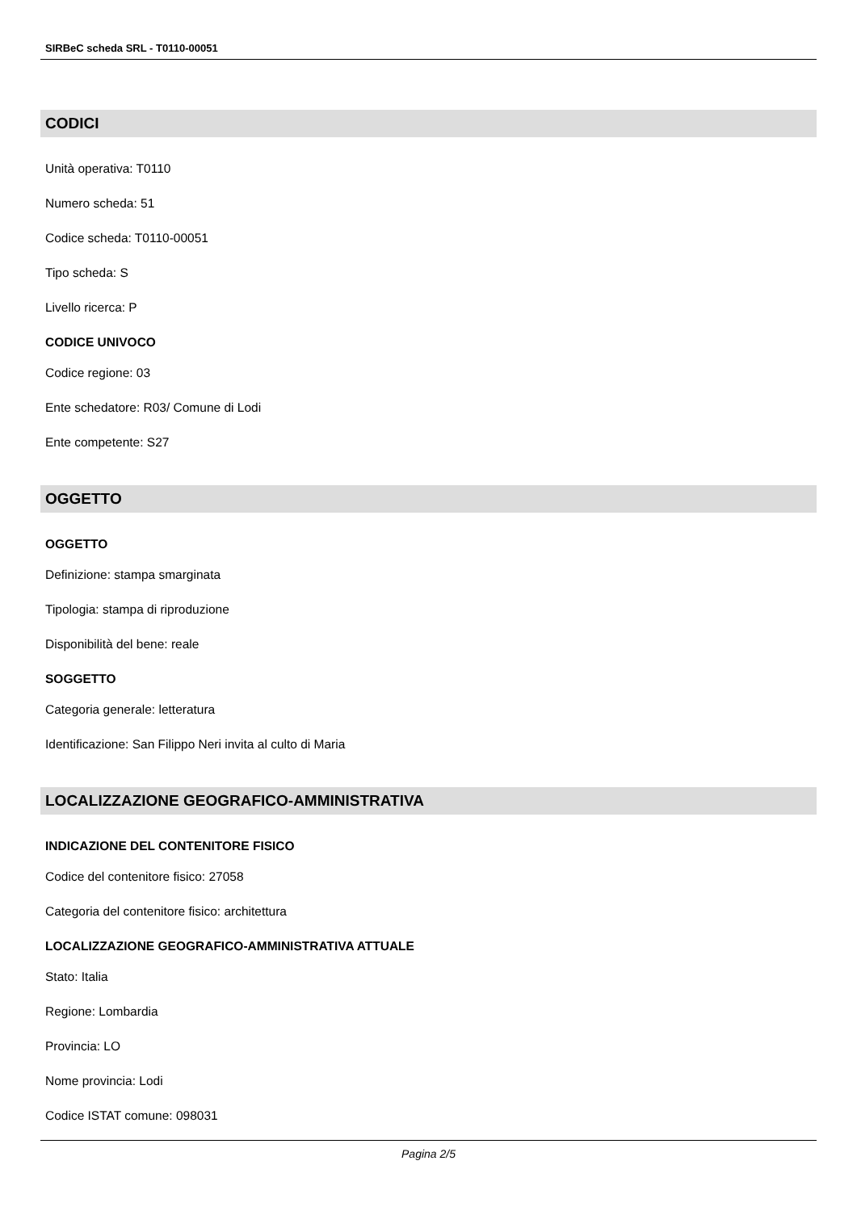SIRBeC scheda SRL - T0110-00051
CODICI
Unità operativa: T0110
Numero scheda: 51
Codice scheda: T0110-00051
Tipo scheda: S
Livello ricerca: P
CODICE UNIVOCO
Codice regione: 03
Ente schedatore: R03/ Comune di Lodi
Ente competente: S27
OGGETTO
OGGETTO
Definizione: stampa smarginata
Tipologia: stampa di riproduzione
Disponibilità del bene: reale
SOGGETTO
Categoria generale: letteratura
Identificazione: San Filippo Neri invita al culto di Maria
LOCALIZZAZIONE GEOGRAFICO-AMMINISTRATIVA
INDICAZIONE DEL CONTENITORE FISICO
Codice del contenitore fisico: 27058
Categoria del contenitore fisico: architettura
LOCALIZZAZIONE GEOGRAFICO-AMMINISTRATIVA ATTUALE
Stato: Italia
Regione: Lombardia
Provincia: LO
Nome provincia: Lodi
Codice ISTAT comune: 098031
Pagina 2/5